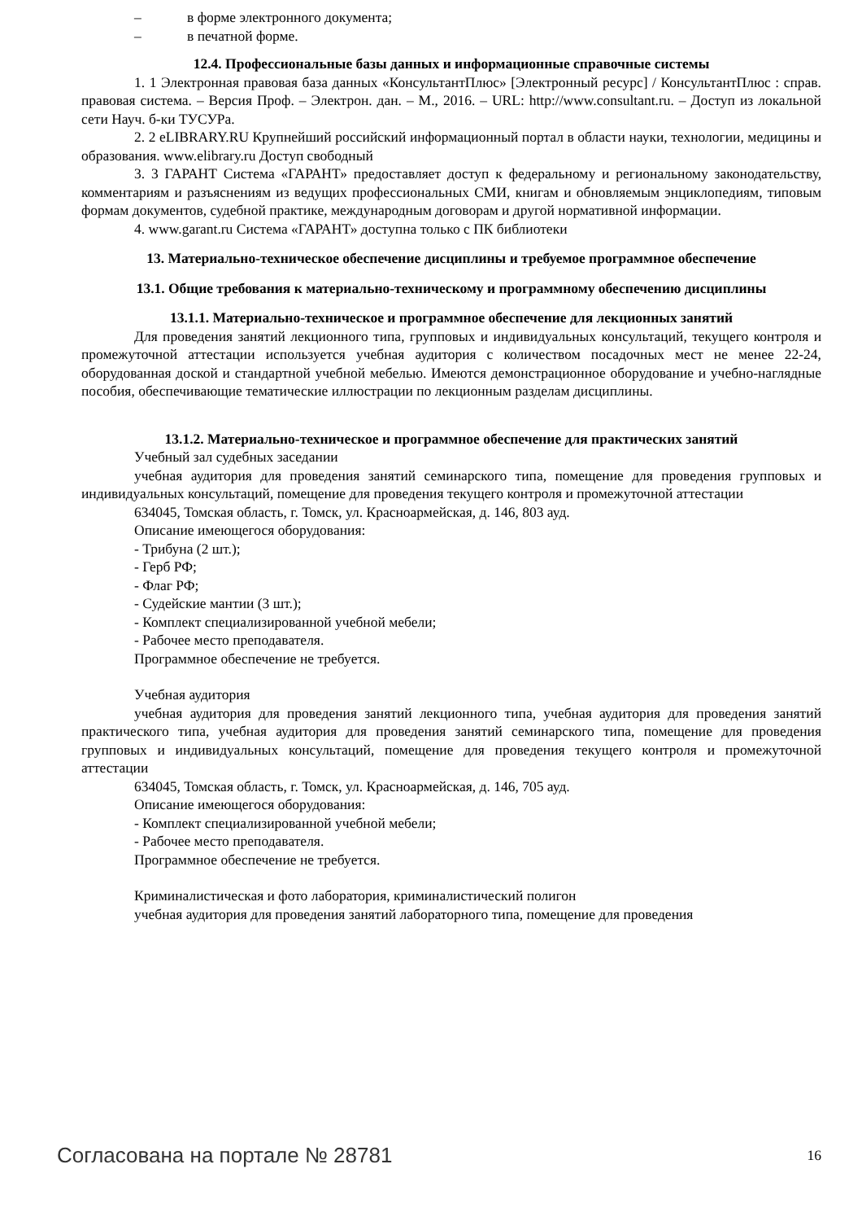– в форме электронного документа;
– в печатной форме.
12.4. Профессиональные базы данных и информационные справочные системы
1. 1 Электронная правовая база данных «КонсультантПлюс» [Электронный ресурс] / КонсультантПлюс : справ. правовая система. – Версия Проф. – Электрон. дан. – М., 2016. – URL: http://www.consultant.ru. – Доступ из локальной сети Науч. б-ки ТУСУРа.
2. 2 eLIBRARY.RU Крупнейший российский информационный портал в области науки, технологии, медицины и образования. www.elibrary.ru Доступ свободный
3. 3 ГАРАНТ Система «ГАРАНТ» предоставляет доступ к федеральному и региональному законодательству, комментариям и разъяснениям из ведущих профессиональных СМИ, книгам и обновляемым энциклопедиям, типовым формам документов, судебной практике, международным договорам и другой нормативной информации.
4. www.garant.ru Система «ГАРАНТ» доступна только с ПК библиотеки
13. Материально-техническое обеспечение дисциплины и требуемое программное обеспечение
13.1. Общие требования к материально-техническому и программному обеспечению дисциплины
13.1.1. Материально-техническое и программное обеспечение для лекционных занятий
Для проведения занятий лекционного типа, групповых и индивидуальных консультаций, текущего контроля и промежуточной аттестации используется учебная аудитория с количеством посадочных мест не менее 22-24, оборудованная доской и стандартной учебной мебелью. Имеются демонстрационное оборудование и учебно-наглядные пособия, обеспечивающие тематические иллюстрации по лекционным разделам дисциплины.
13.1.2. Материально-техническое и программное обеспечение для практических занятий
Учебный зал судебных заседании
учебная аудитория для проведения занятий семинарского типа, помещение для проведения групповых и индивидуальных консультаций, помещение для проведения текущего контроля и промежуточной аттестации
634045, Томская область, г. Томск, ул. Красноармейская, д. 146, 803 ауд.
Описание имеющегося оборудования:
- Трибуна (2 шт.);
- Герб РФ;
- Флаг РФ;
- Судейские мантии (3 шт.);
- Комплект специализированной учебной мебели;
- Рабочее место преподавателя.
Программное обеспечение не требуется.
Учебная аудитория
учебная аудитория для проведения занятий лекционного типа, учебная аудитория для проведения занятий практического типа, учебная аудитория для проведения занятий семинарского типа, помещение для проведения групповых и индивидуальных консультаций, помещение для проведения текущего контроля и промежуточной аттестации
634045, Томская область, г. Томск, ул. Красноармейская, д. 146, 705 ауд.
Описание имеющегося оборудования:
- Комплект специализированной учебной мебели;
- Рабочее место преподавателя.
Программное обеспечение не требуется.
Криминалистическая и фото лаборатория, криминалистический полигон
учебная аудитория для проведения занятий лабораторного типа, помещение для проведения
Согласована на портале № 28781 16